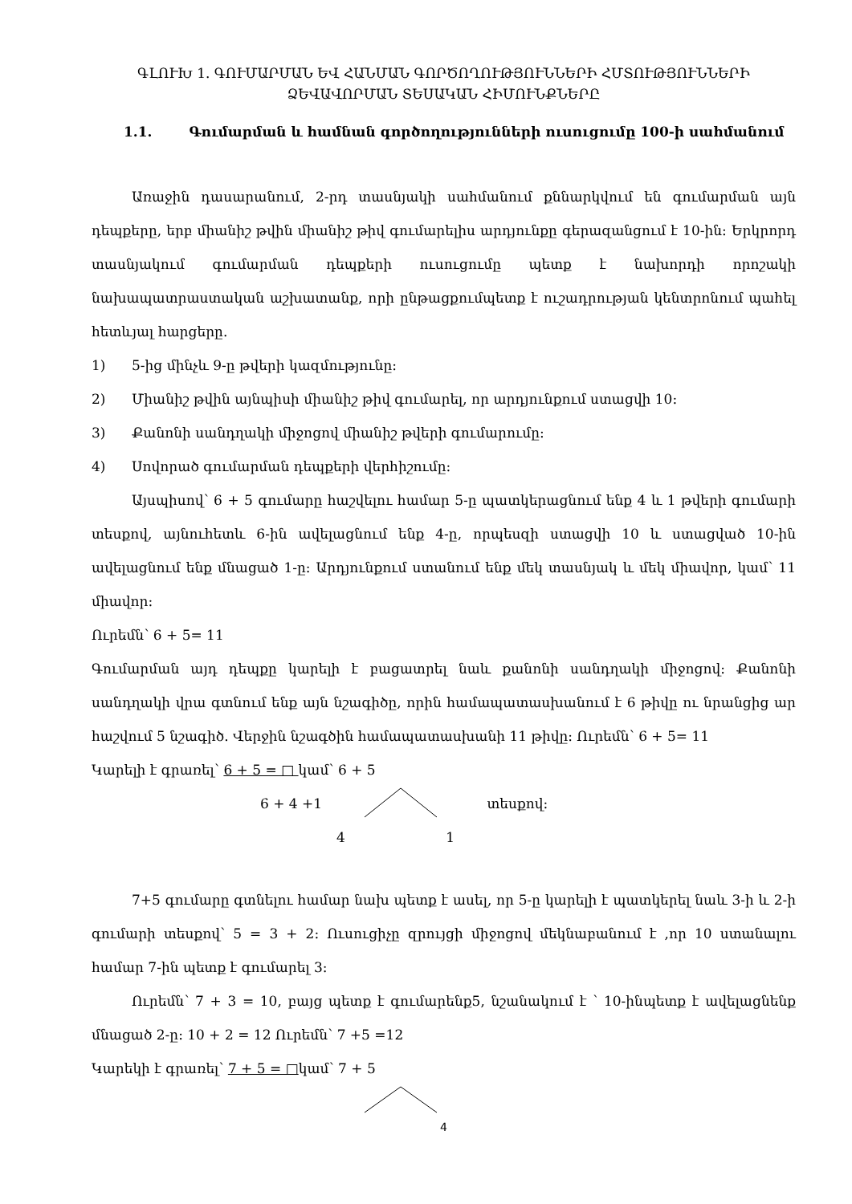ԳԼՈՒԽ 1. ԳՈՒՄԱՐՄԱՆ ԵՎ ՀԱՆՄԱՆ ԳՈՐԾՈՂՈՒԹՅՈՒՆՆԵՐԻ ՀՄՏՈՒԹՅՈՒՆՆԵՐԻ ՁԵՎԱՎՈՐՄԱՆ ՏԵՍԱԿԱՆ ՀԻՄՈՒՆՔՆԵՐԸ
1.1. Գումարման և համնան գործողությունների ուսուցումը 100-ի սահմանում
Առաջին դասարանում, 2-րդ տասնյակի սահմանում քննարկվում են գումարման այն դեպքերը, երբ միանիշ թվին միանիշ թիվ գումարելիս արդյունքը գերազանցում է 10-ին: Երկրորդ տասնյակում գումարման դեպքերի ուսուցումը պետք է նախորդի որոշակի նախապատրաստական աշխատանք, որի ընթացքումպետք է ուշադրության կենտրոնում պահել հետևյալ հարցերը.
1) 5-ից մինչև 9-ը թվերի կազմությունը:
2) Միանիշ թվին այնպիսի միանիշ թիվ գումարել, որ արդյունքում ստացվի 10:
3) Քանոնի սանդղակի միջոցով միանիշ թվերի գումարումը:
4) Սովորած գումարման դեպքերի վերհիշումը:
Այսպիսով՝ 6 + 5 գումարը հաշվելու համար 5-ը պատկերացնում ենք 4 և 1 թվերի գումարի տեսքով, այնուհետև 6-ին ավելացնում ենք 4-ը, որպեսզի ստացվի 10 և ստացված 10-ին ավելացնում ենք մնացած 1-ը: Արդյունքում ստանում ենք մեկ տասնյակ և մեկ միավոր, կամ՝ 11 միավոր:
Ուրեմն՝ 6 + 5= 11
Գումարման այդ դեպքը կարելի է բացատրել նաև քանոնի սանդղակի միջոցով: Քանոնի սանդղակի վրա գտնում ենք այն նշագիծը, որին համապատասխանում է 6 թիվը ու նրանցից ար հաշվում 5 նշագիծ. Վերջին նշագծին համապատասխանի 11 թիվը: Ուրեմն՝ 6 + 5= 11
Կարելի է գրառել՝ 6 + 5 = □ կամ՝ 6 + 5
6 + 4 +1 տեսքով:
4 1
7+5 գումարը գտնելու համար նախ պետք է ասել, որ 5-ը կարելի է պատկերել նաև 3-ի և 2-ի գումարի տեսքով՝ 5 = 3 + 2: Ուսուցիչը զրույցի միջոցով մեկնաբանում է ,որ 10 ստանալու համար 7-ին պետք է գումարել 3:
Ուրեմն՝ 7 + 3 = 10, բայց պետք է գումարենք5, նշանակում է ՝ 10-ինպետք է ավելացնենք մնացած 2-ը: 10 + 2 = 12 Ուրեմն՝ 7 +5 =12
Կարեկի է գրառել՝ 7 + 5 = □կամ՝ 7 + 5
4